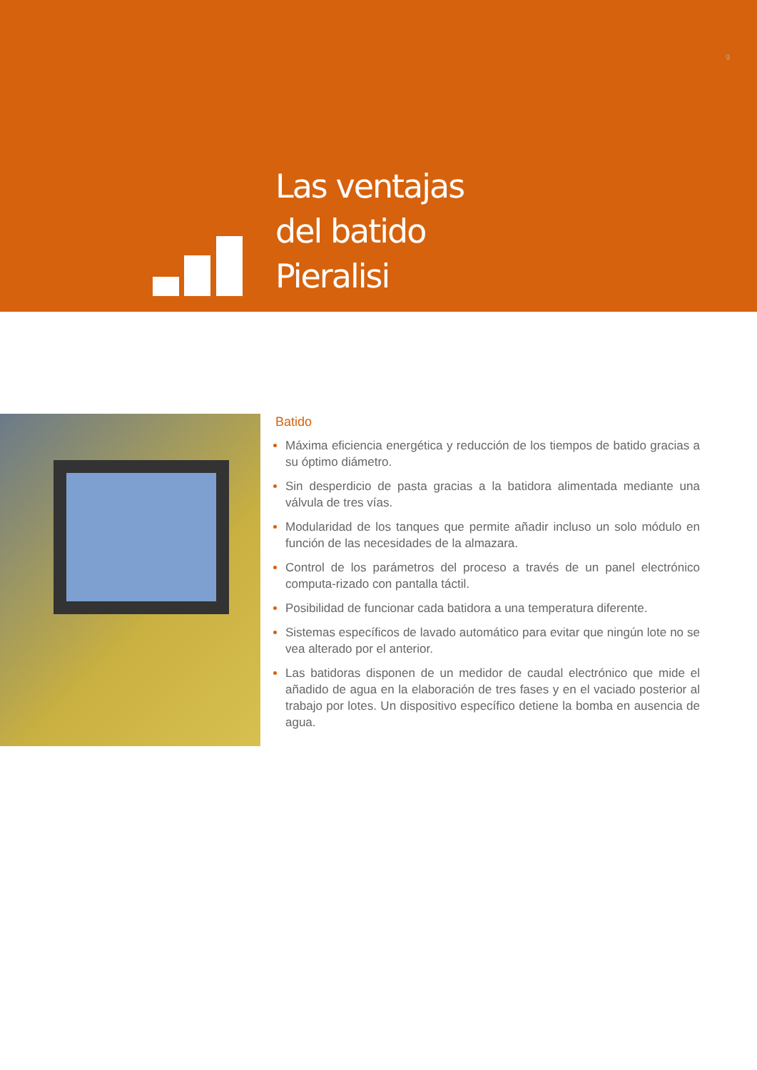9
Las ventajas
del batido
Pieralisi
Batido
Máxima eficiencia energética y reducción de los tiempos de batido gracias a su óptimo diámetro.
Sin desperdicio de pasta gracias a la batidora alimentada mediante una válvula de tres vías.
Modularidad de los tanques que permite añadir incluso un solo módulo en función de las necesidades de la almazara.
Control de los parámetros del proceso a través de un panel electrónico computa-rizado con pantalla táctil.
Posibilidad de funcionar cada batidora a una temperatura diferente.
Sistemas específicos de lavado automático para evitar que ningún lote no se vea alterado por el anterior.
Las batidoras disponen de un medidor de caudal electrónico que mide el añadido de agua en la elaboración de tres fases y en el vaciado posterior al trabajo por lotes. Un dispositivo específico detiene la bomba en ausencia de agua.